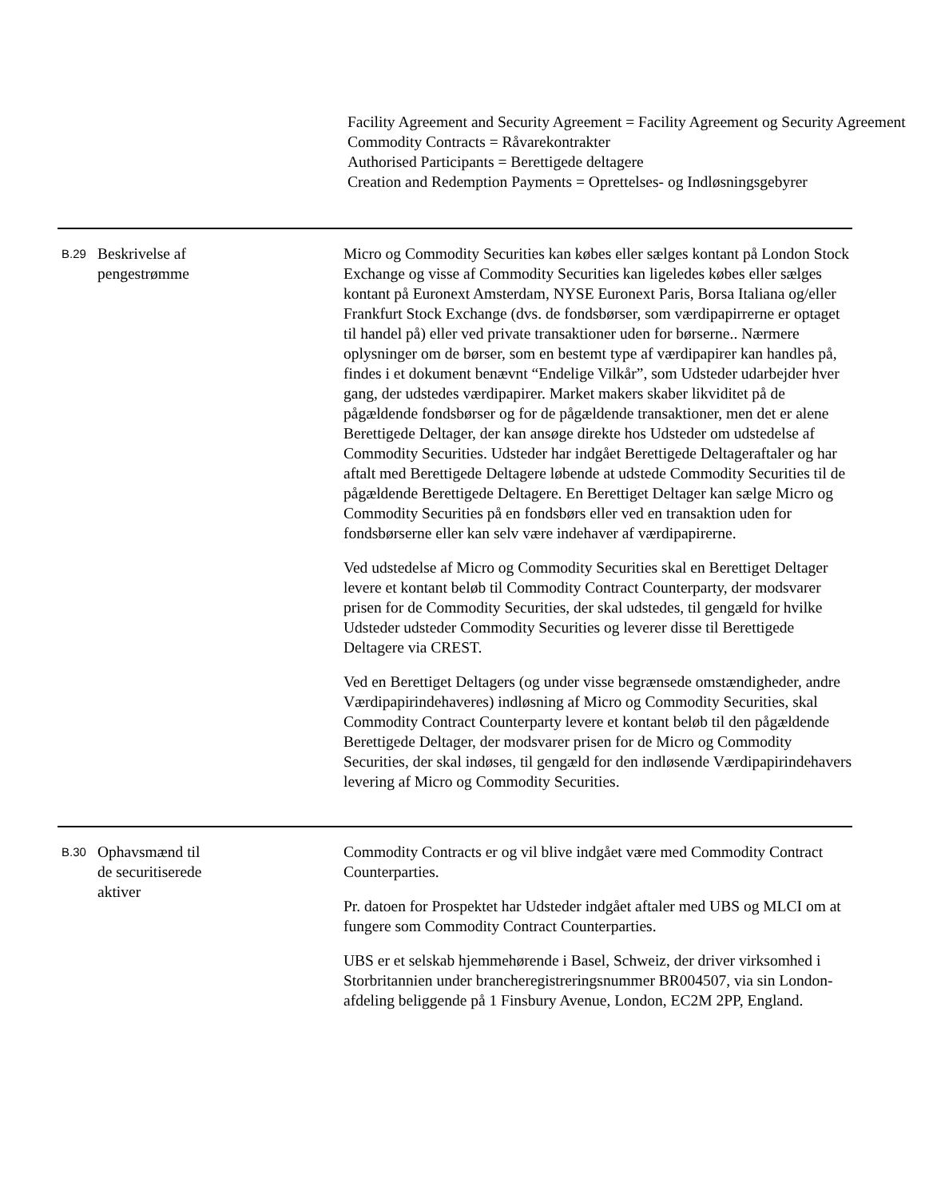Facility Agreement and Security Agreement = Facility Agreement og Security Agreement
Commodity Contracts = Råvarekontrakter
Authorised Participants = Berettigede deltagere
Creation and Redemption Payments = Oprettelses- og Indløsningsgebyrer
| B.29 | Beskrivelse af pengestrømme | Micro og Commodity Securities kan købes eller sælges kontant på London Stock Exchange og visse af Commodity Securities kan ligeledes købes eller sælges kontant på Euronext Amsterdam, NYSE Euronext Paris, Borsa Italiana og/eller Frankfurt Stock Exchange (dvs. de fondsbørser, som værdipapirrerne er optaget til handel på) eller ved private transaktioner uden for børserne.. Nærmere oplysninger om de børser, som en bestemt type af værdipapirer kan handles på, findes i et dokument benævnt “Endelige Vilkår”, som Udsteder udarbejder hver gang, der udstedes værdipapirer. Market makers skaber likviditet på de pågældende fondsbørser og for de pågældende transaktioner, men det er alene Berettigede Deltager, der kan ansøge direkte hos Udsteder om udstedelse af Commodity Securities. Udsteder har indgået Berettigede Deltageraftaler og har aftalt med Berettigede Deltagere løbende at udstede Commodity Securities til de pågældende Berettigede Deltagere. En Berettiget Deltager kan sælge Micro og Commodity Securities på en fondsbørs eller ved en transaktion uden for fondsbørserne eller kan selv være indehaver af værdipapirerne. Ved udstedelse af Micro og Commodity Securities skal en Berettiget Deltager levere et kontant beløb til Commodity Contract Counterparty, der modsvarer prisen for de Commodity Securities, der skal udstedes, til gengæld for hvilke Udsteder udsteder Commodity Securities og leverer disse til Berettigede Deltagere via CREST. Ved en Berettiget Deltagers (og under visse begrænsede omstændigheder, andre Værdipapirindehaveres) indløsning af Micro og Commodity Securities, skal Commodity Contract Counterparty levere et kontant beløb til den pågældende Berettigede Deltager, der modsvarer prisen for de Micro og Commodity Securities, der skal indøses, til gengæld for den indløsende Værdipapirindehavers levering af Micro og Commodity Securities. |
| B.30 | Ophavsmænd til de securitiserede aktiver | Commodity Contracts er og vil blive indgået være med Commodity Contract Counterparties. Pr. datoen for Prospektet har Udsteder indgået aftaler med UBS og MLCI om at fungere som Commodity Contract Counterparties. UBS er et selskab hjemmehørende i Basel, Schweiz, der driver virksomhed i Storbritannien under brancheregistreringsnummer BR004507, via sin London-afdeling beliggende på 1 Finsbury Avenue, London, EC2M 2PP, England. |